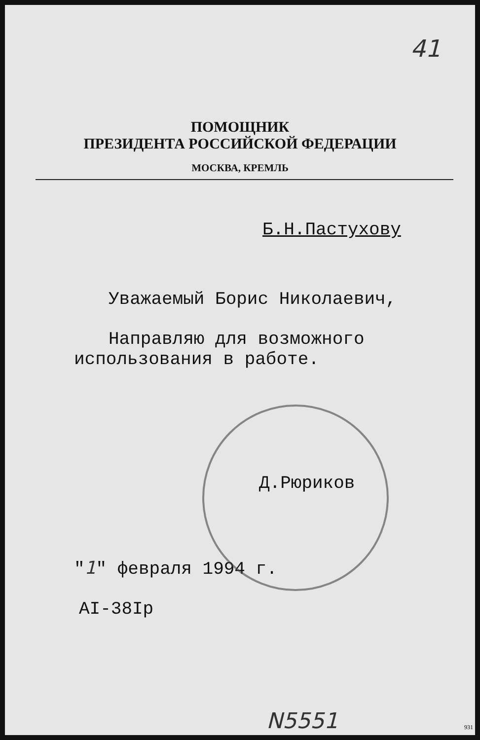41
ПОМОЩНИК
ПРЕЗИДЕНТА РОССИЙСКОЙ ФЕДЕРАЦИИ
МОСКВА, КРЕМЛЬ
Б.Н.Пастухову
Уважаемый Борис Николаевич,
Направляю для возможного
использования в работе.
Д.Рюриков
"1" февраля 1994 г.
AI-38Ip
N5551
931